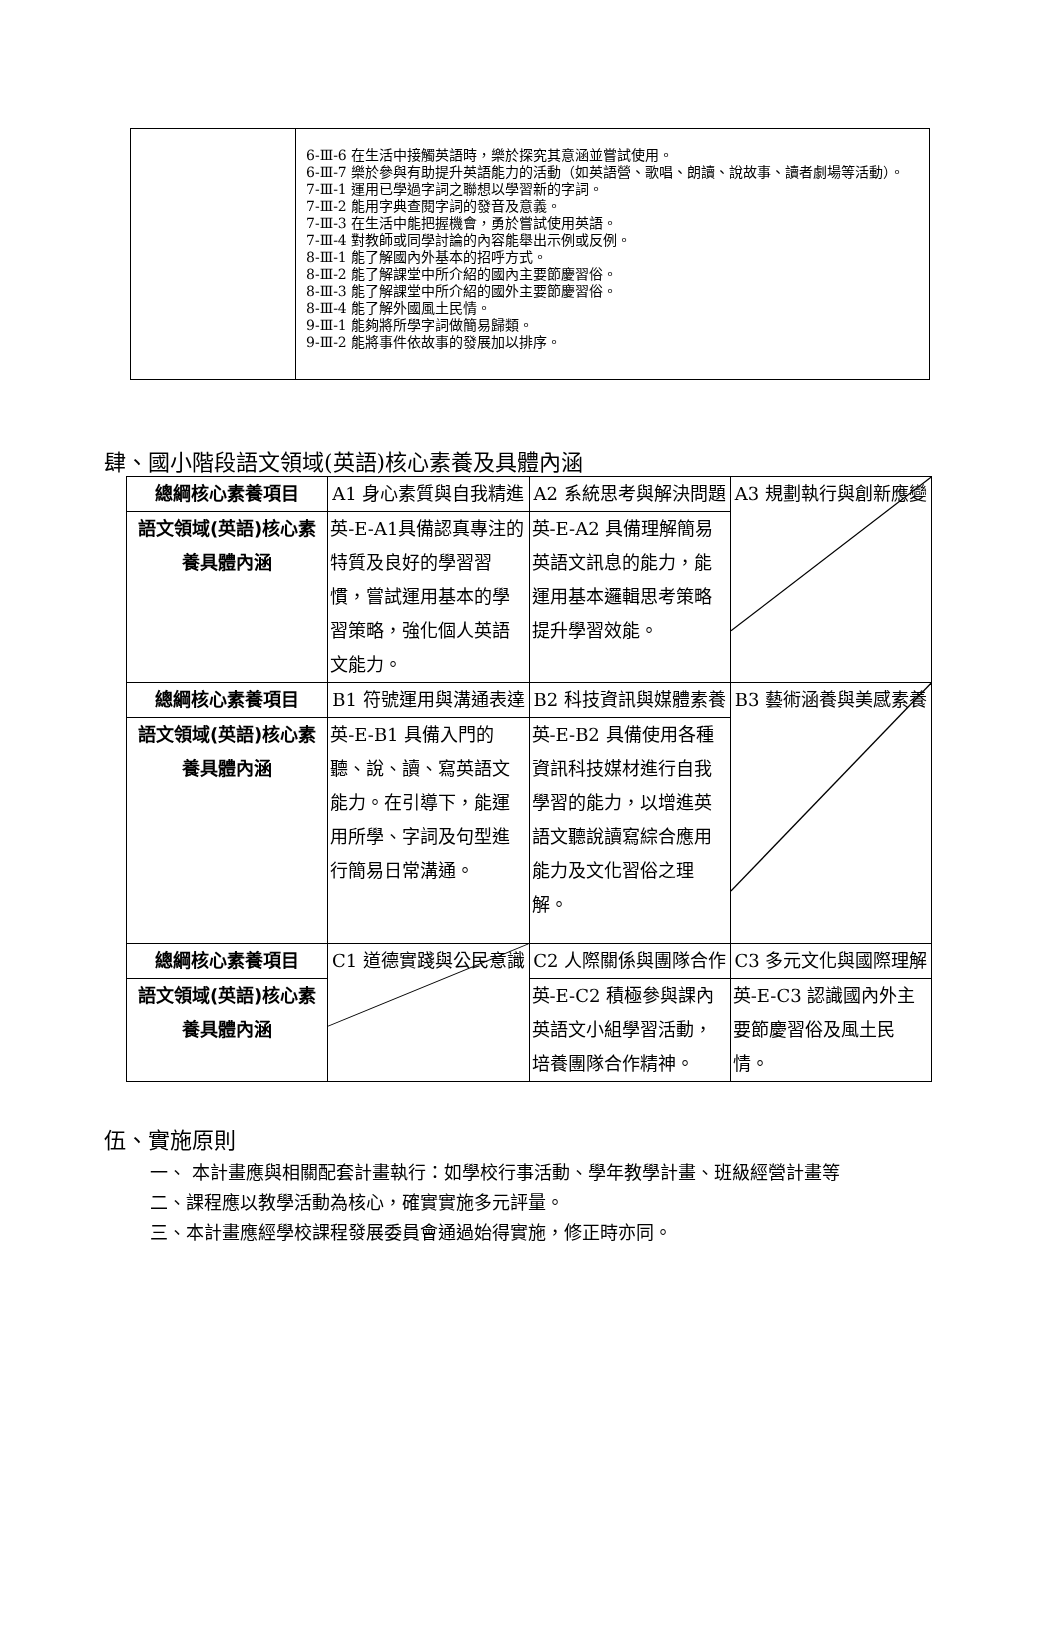| | 6-Ⅲ-6 在生活中接觸英語時，樂於探究其意涵並嘗試使用。 6-Ⅲ-7 樂於參與有助提升英語能力的活動（如英語營、歌唱、朗讀、說故事、讀者劇場等活動）。 7-Ⅲ-1 運用已學過字詞之聯想以學習新的字詞。 7-Ⅲ-2 能用字典查閱字詞的發音及意義。 7-Ⅲ-3 在生活中能把握機會，勇於嘗試使用英語。 7-Ⅲ-4 對教師或同學討論的內容能舉出示例或反例。 8-Ⅲ-1 能了解國內外基本的招呼方式。 8-Ⅲ-2 能了解課堂中所介紹的國內主要節慶習俗。 8-Ⅲ-3 能了解課堂中所介紹的國外主要節慶習俗。 8-Ⅲ-4 能了解外國風土民情。 9-Ⅲ-1 能夠將所學字詞做簡易歸類。 9-Ⅲ-2 能將事件依故事的發展加以排序。 |
肆、國小階段語文領域(英語)核心素養及具體內涵
| 總綱核心素養項目 | A1 身心素質與自我精進 | A2 系統思考與解決問題 | A3 規劃執行與創新應變 |
| 語文領域(英語)核心素養具體內涵 | 英-E-A1具備認真專注的特質及良好的學習習慣，嘗試運用基本的學習策略，強化個人英語文能力。 | 英-E-A2 具備理解簡易英語文訊息的能力，能運用基本邏輯思考策略提升學習效能。 | |
| 總綱核心素養項目 | B1 符號運用與溝通表達 | B2 科技資訊與媒體素養 | B3 藝術涵養與美感素養 |
| 語文領域(英語)核心素養具體內涵 | 英-E-B1 具備入門的聽、說、讀、寫英語文能力。在引導下，能運用所學、字詞及句型進行簡易日常溝通。 | 英-E-B2 具備使用各種資訊科技媒材進行自我學習的能力，以增進英語文聽說讀寫綜合應用能力及文化習俗之理解。 | |
| 總綱核心素養項目 | C1 道德實踐與公民意識 | C2 人際關係與團隊合作 | C3 多元文化與國際理解 |
| 語文領域(英語)核心素養具體內涵 | | 英-E-C2 積極參與課內英語文小組學習活動，培養團隊合作精神。 | 英-E-C3 認識國內外主要節慶習俗及風土民情。 |
伍、實施原則
一、 本計畫應與相關配套計畫執行：如學校行事活動、學年教學計畫、班級經營計畫等
二、課程應以教學活動為核心，確實實施多元評量。
三、本計畫應經學校課程發展委員會通過始得實施，修正時亦同。